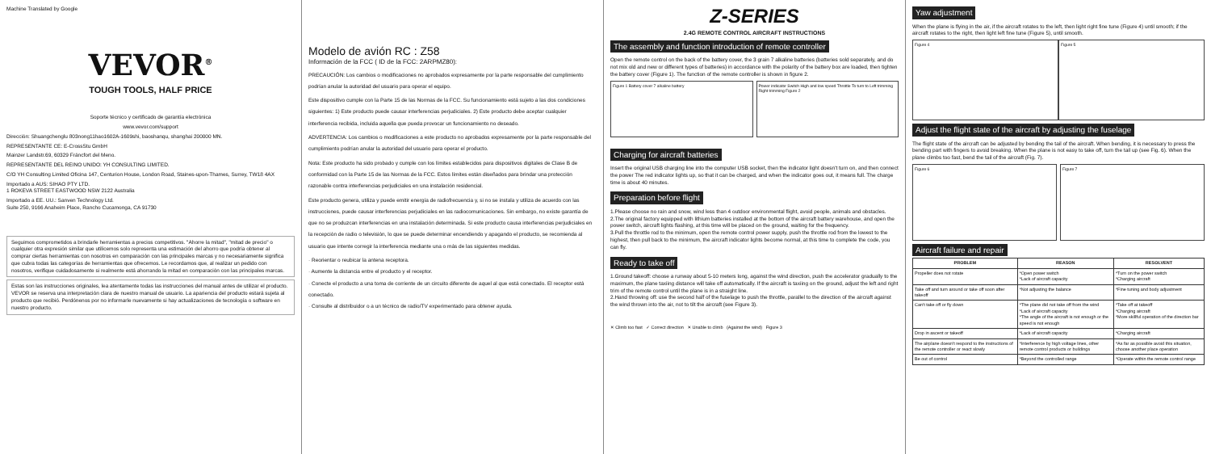Machine Translated by Google
VEVOR<sup>®</sup>
TOUGH TOOLS, HALF PRICE
Soporte técnico y certificado de garantía electrónica
www.vevor.com/support
Dirección: Shuangchenglu 803nong11hao1602A-1609shi, baoshanqu, shanghai 200000 MN.
REPRESENTANTE CE: E-CrossStu GmbH
Mainzer Landstr.69, 60329 Fráncfort del Meno.
REPRESENTANTE DEL REINO UNIDO: YH CONSULTING LIMITED.
C/O YH Consulting Limited Oficina 147, Centurion House, London Road, Staines-upon-Thames, Surrey, TW18 4AX
Importado a AUS: SIHAO PTY LTD.
1 ROKEVA STREET EASTWOOD NSW 2122 Australia
Importado a EE. UU.: Sanven Technology Ltd.
Suite 250, 9166 Anaheim Place, Rancho Cucamonga, CA 91730
Seguimos comprometidos a brindarle herramientas a precios competitivos. "Ahorre la mitad", "mitad de precio" o cualquier otra expresión similar que utilicemos solo representa una estimación del ahorro que podría obtener al comprar ciertas herramientas con nosotros en comparación con las principales marcas y no necesariamente significa que cubra todas las categorías de herramientas que ofrecemos. Le recordamos que, al realizar un pedido con nosotros, verifique cuidadosamente si realmente está ahorrando la mitad en comparación con las principales marcas.
Estas son las instrucciones originales, lea atentamente todas las instrucciones del manual antes de utilizar el producto. VEVOR se reserva una interpretación clara de nuestro manual de usuario. La apariencia del producto estará sujeta al producto que recibió. Perdónenos por no informarle nuevamente si hay actualizaciones de tecnología o software en nuestro producto.
Modelo de avión RC : Z58
Información de la FCC ( ID de la FCC: 2ARPMZ80):
PRECAUCIÓN: Los cambios o modificaciones no aprobados expresamente por la parte responsable del cumplimiento podrían anular la autoridad del usuario para operar el equipo.
Este dispositivo cumple con la Parte 15 de las Normas de la FCC. Su funcionamiento está sujeto a las dos condiciones siguientes: 1) Este producto puede causar interferencias perjudiciales. 2) Este producto debe aceptar cualquier interferencia recibida, incluida aquella que pueda provocar un funcionamiento no deseado.
ADVERTENCIA: Los cambios o modificaciones a este producto no aprobados expresamente por la parte responsable del cumplimiento podrían anular la autoridad del usuario para operar el producto.
Nota: Este producto ha sido probado y cumple con los límites establecidos para dispositivos digitales de Clase B de conformidad con la Parte 15 de las Normas de la FCC. Estos límites están diseñados para brindar una protección razonable contra interferencias perjudiciales en una instalación residencial.
Este producto genera, utiliza y puede emitir energía de radiofrecuencia y, si no se instala y utiliza de acuerdo con las instrucciones, puede causar interferencias perjudiciales en las radiocomunicaciones. Sin embargo, no existe garantía de que no se produzcan interferencias en una instalación determinada. Si este producto causa interferencias perjudiciales en la recepción de radio o televisión, lo que se puede determinar encendiendo y apagando el producto, se recomienda al usuario que intente corregir la interferencia mediante una o más de las siguientes medidas.
· Reorientar o reubicar la antena receptora.
· Aumente la distancia entre el producto y el receptor.
· Conecte el producto a una toma de corriente de un circuito diferente de aquel al que está conectado. El receptor está conectado.
· Consulte al distribuidor o a un técnico de radio/TV experimentado para obtener ayuda.
Z-SERIES
2.4G REMOTE CONTROL AIRCRAFT INSTRUCTIONS
The assembly and function introduction of remote controller
Open the remote control on the back of the battery cover, the 3 grain 7 alkaline batteries (batteries sold separately, and do not mix old and new or different types of batteries) in accordance with the polarity of the battery box are loaded, then tighten the battery cover (Figure 1). The function of the remote controller is shown in figure 2.
Figure 1 Battery cover 7 alkaline battery
Power indicator Switch High and low speed Throttle To turn to Left trimming Right trimming Figure 2
Charging for aircraft batteries
Insert the original USB charging line into the computer USB socket, then the indicator light doesn't turn on, and then connect the power The red indicator lights up, so that it can be charged, and when the indicator goes out, it means full. The charge time is about 40 minutes.
Preparation before flight
1.Please choose no rain and snow, wind less than 4 outdoor environmental flight, avoid people, animals and obstacles.
2.The original factory equipped with lithium batteries installed at the bottom of the aircraft battery warehouse, and open the power switch, aircraft lights flashing, at this time will be placed on the ground, waiting for the frequency.
3.Pull the throttle rod to the minimum, open the remote control power supply, push the throttle rod from the lowest to the highest, then pull back to the minimum, the aircraft indicator lights become normal, at this time to complete the code, you can fly.
Ready to take off
1.Ground takeoff: choose a runway about 5-10 meters long, against the wind direction, push the accelerator gradually to the maximum, the plane taxiing distance will take off automatically. If the aircraft is taxiing on the ground, adjust the left and right trim of the remote control until the plane is in a straight line.
2.Hand throwing off: use the second half of the fuselage to push the throttle, parallel to the direction of the aircraft against the wind thrown into the air, not to tilt the aircraft (see Figure 3).
✕ Climb too fast ✓ Correct direction ✕ Unable to climb (Against the wind) Figure 3
Yaw adjustment
When the plane is flying in the air, if the aircraft rotates to the left, then light right fine tune (Figure 4) until smooth; if the aircraft rotates to the right, then light left fine tune (Figure 5), until smooth.
Figure 4 Figure 5
Adjust the flight state of the aircraft by adjusting the fuselage
The flight state of the aircraft can be adjusted by bending the tail of the aircraft. When bending, it is necessary to press the bending part with fingers to avoid breaking. When the plane is not easy to take off, turn the tail up (see Fig. 6). When the plane climbs too fast, bend the tail of the aircraft (Fig. 7).
Figure 6 Figure 7
Aircraft failure and repair
| PROBLEM | REASON | RESOLVENT |
| --- | --- | --- |
| Propeller does not rotate | *Open power switch *Lack of aircraft capacity | *Turn on the power switch *Charging aircraft |
| Take off and turn around or take off soon after takeoff | *Not adjusting the balance | *Fine tuning and body adjustment |
| Can't take off or fly down | *The plane did not take off from the wind *Lack of aircraft capacity *The angle of the aircraft is not enough or the speed is not enough | *Take off at takeoff *Charging aircraft *More skillful operation of the direction bar |
| Drop in ascent or takeoff | *Lack of aircraft capacity | *Charging aircraft |
| The airplane doesn't respond to the instructions of the remote controller or react slowly | *Interference by high voltage lines, other remote control products or buildings | *As far as possible avoid this situation, choose another place operation |
| Be out of control | *Beyond the controlled range | *Operate within the remote control range |